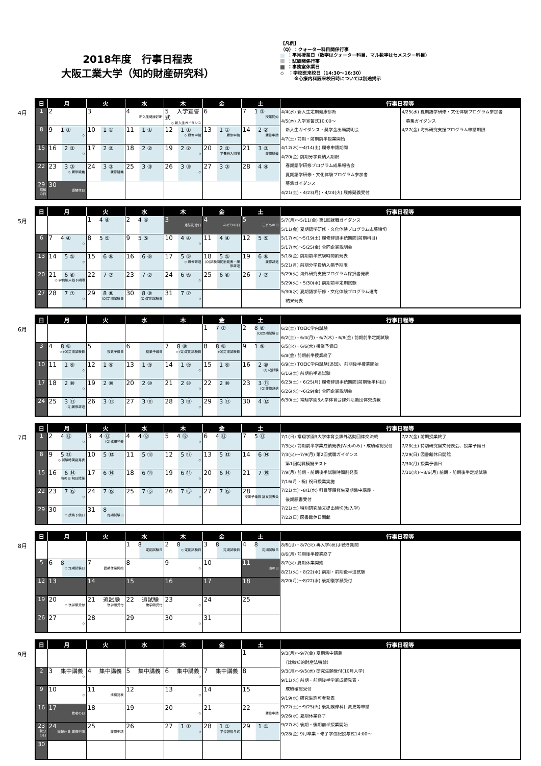2018年度　行事日程表
大阪工業大学（知的財産研究科）
【凡例】
（Q）：クォーター科目関係行事
：平常授業日（数字はクォーター科目、マル数字はセメスター科目）
：試験関係行事
：事務室休業日
◇　：学校医来校日（14:30～16:30）
　　　※心療内科医来校日時については別途掲示
4月
| 日 | 月 | 火 | 水 | 木 | 金 | 土 | 行事日程等 | |
| --- | --- | --- | --- | --- | --- | --- | --- | --- |
| 1 | 2 | 3 | 4 新入生健康診断 | 5 入学宣誓式 ◇ 新入生ガイダンス | 6 | 7 1 ① 授業開始 | 4/4(水) 新入生定期健康診断 4/5(木) 入学宣誓式10:00～ 新入生ガイダンス・奨学金出願説明会 4/7(土) 前期・前期前半授業開始 4/12(木)～4/14(土) 履修申請期間 4/20(金) 前期分学費納入期限 春期語学研修プログラム成果報告会 夏期語学研修・文化体験プログラム参加者 募集ガイダンス 4/21(土)・4/23(月)・4/24(火) 履修疑義受付 | 4/25(水) 夏期語学研修・文化体験プログラム参加者 募集ガイダンス 4/27(金) 海外研究支援プログラム申請期限 |
| 8 | 9 1 ① ◇ | 10 1 ① | 11 1 ① | 12 1 ① ◇ 履修申請 | 13 1 ① 履修申請 | 14 2 ② 履修申請 | | |
| 15 | 16 2 ② ◇ | 17 2 ② | 18 2 ② | 19 2 ② ◇ | 20 2 ② 学費納入期限 | 21 3 ③ 履修疑義 | | |
| 22 | 23 3 ③ ◇ 履修疑義 | 24 3 ③ 履修疑義 | 25 3 ③ | 26 3 ③ ◇ | 27 3 ③ | 28 4 ④ | | |
| 29 昭和の日 | 30 振替休日 | | | | | | | |
5月
| 日 | 月 | 火 | 水 | 木 | 金 | 土 | 行事日程等 | |
| --- | --- | --- | --- | --- | --- | --- | --- | --- |
| | | 1 4 ④ | 2 4 ④ | 3 憲法記念日 | 4 みどりの日 | 5 こどもの日 | 5/7(月)～5/11(金) 第1回就職ガイダンス 5/11(金) 夏期語学研修・文化体験プログラム応募締切 5/17(木)～5/19(土) 履修辞退手続期間(前期科目) 5/17(木)～5/25(金) 合同企業説明会 5/18(金) 前期前半試験時間割発表 5/21(月) 前期分学費納入猶予期限 5/29(火) 海外研究支援プログラム採択者発表 5/29(火)・5/30(水) 前期前半定期試験 5/30(水) 夏期語学研修・文化体験プログラム選考 結果発表 | |
| 6 | 7 4 ④ ◇ | 8 5 ⑤ | 9 5 ⑤ | 10 4 ④ ◇ | 11 4 ④ | 12 5 ⑤ | | |
| 13 | 14 5 ⑤ ◇ | 15 6 ⑥ | 16 6 ⑥ | 17 5 ⑤ ◇ 履修辞退 | 18 5 ⑤ (Q)試験時間割発表・履修辞退 | 19 6 ⑥ 履修辞退 | | |
| 20 | 21 6 ⑥ ◇ 学費納入猶予期限 | 22 7 ⑦ | 23 7 ⑦ | 24 6 ⑥ ◇ | 25 6 ⑥ | 26 7 ⑦ | | |
| 27 | 28 7 ⑦ ◇ | 29 8 ⑧ (Q)定期試験日 | 30 8 ⑧ (Q)定期試験日 | 31 7 ⑦ ◇ | | | | |
6月
| 日 | 月 | 火 | 水 | 木 | 金 | 土 | 行事日程等 | |
| --- | --- | --- | --- | --- | --- | --- | --- | --- |
| | | | | | 1 7 ⑦ | 2 8 ⑧ (Q)定期試験日 | 6/2(土) TOEIC学内試験 6/2(土)・6/4(月)・6/7(木)・6/8(金) 前期前半定期試験 6/5(火)・6/6(水) 授業予備日 6/8(金) 前期前半授業終了 6/9(土) TOEIC学内試験(追試)、前期後半授業開始 6/16(土) 前期前半追試験 6/23(土)・6/25(月) 履修辞退手続期間(前期後半科目) 6/26(火)～6/29(金) 合同企業説明会 6/30(土) 常翔学園3大学体育会課外活動団体交流戦 | |
| 3 | 4 8 ⑧ ◇ (Q)定期試験日 | 5 授業予備日 | 6 授業予備日 | 7 8 ⑧ ◇ (Q)定期試験日 | 8 8 ⑧ (Q)定期試験日 | 9 1 ⑨ | | |
| 10 | 11 1 ⑨ ◇ | 12 1 ⑨ | 13 1 ⑨ | 14 1 ⑨ ◇ | 15 1 ⑨ | 16 2 ⑩ (Q)追試験 | | |
| 17 | 18 2 ⑩ ◇ | 19 2 ⑩ | 20 2 ⑩ | 21 2 ⑩ ◇ | 22 2 ⑩ | 23 3 ⑪ (Q)履修辞退 | | |
| 24 | 25 3 ⑪ (Q)履修辞退 | 26 3 ⑪ | 27 3 ⑪ | 28 3 ⑪ ◇ | 29 3 ⑪ | 30 4 ⑫ | | |
7月
| 日 | 月 | 火 | 水 | 木 | 金 | 土 | 行事日程等 | |
| --- | --- | --- | --- | --- | --- | --- | --- | --- |
| 1 | 2 4 ⑫ ◇ | 3 4 ⑫ (Q)成績発表 | 4 4 ⑫ | 5 4 ⑫ ◇ | 6 4 ⑫ | 7 5 ⑬ | 7/1(日) 常翔学園3大学体育会課外活動団体交流戦 7/3(火) 前期前半学業成績発表(Webのみ)・成績確認受付 7/3(火)～7/9(月) 第2回就職ガイダンス 第1回就職模擬テスト 7/9(月) 前期・前期後半試験時間割発表 7/16(月・祝) 祝日授業実施 7/21(土)～8/1(水) 科目等履修生夏期集中講義・ 後期願書受付 7/21(土) 特別研究論文提出締切(秋入学) 7/22(日) 図書館休日開館 | 7/27(金) 前期授業終了 7/28(土) 特別研究論文発表会、授業予備日 7/29(日) 図書館休日開館 7/30(月) 授業予備日 7/31(火)～8/6(月) 前期・前期後半定期試験 |
| 8 | 9 5 ⑬ ◇ 試験時間割発表 | 10 5 ⑬ | 11 5 ⑬ | 12 5 ⑬ ◇ | 13 5 ⑬ | 14 6 ⑭ | | |
| 15 | 16 6 ⑭ 海の日 祝日授業 | 17 6 ⑭ | 18 6 ⑭ | 19 6 ⑭ ◇ | 20 6 ⑭ | 21 7 ⑮ | | |
| 22 | 23 7 ⑮ ◇ | 24 7 ⑮ | 25 7 ⑮ | 26 7 ⑮ ◇ | 27 7 ⑮ | 28 授業予備日 論文発表会 | | |
| 29 | 30 ◇ 授業予備日 | 31 8 定期試験日 | | | | | | |
8月
| 日 | 月 | 火 | 水 | 木 | 金 | 土 | 行事日程等 | |
| --- | --- | --- | --- | --- | --- | --- | --- | --- |
| | | | 1 8 定期試験日 | 2 8 ◇ 定期試験日 | 3 8 定期試験日 | 4 8 定期試験日 | 8/6(月)・8/7(火) 再入学(秋)手続き期間 8/6(月) 前期後半授業終了 8/7(火) 夏期休業開始 8/21(火)・8/22(水) 前期・前期後半追試験 8/20(月)～8/22(水) 後期復学願受付 | |
| 5 | 6 8 ◇ 定期試験日 | 7 夏期休業開始 | 8 | 9 ◇ | 10 | 11 山の日 | | |
| 12 | 13 | 14 | 15 | 16 | 17 | 18 | | |
| 19 | 20 ◇ 復学願受付 | 21 追試験 復学願受付 | 22 追試験 復学願受付 | 23 ◇ | 24 | 25 | | |
| 26 | 27 ◇ | 28 | 29 | 30 ◇ | 31 | | | |
9月
| 日 | 月 | 火 | 水 | 木 | 金 | 土 | 行事日程等 | |
| --- | --- | --- | --- | --- | --- | --- | --- | --- |
| | | | | | | 1 | 9/3(月)～9/7(金) 夏期集中講義 （比較知的財産法特論） 9/3(月)～9/5(水) 研究生願受付(10月入学) 9/11(火) 前期・前期後半学業成績発表・ 成績確認受付 9/19(水) 研究生許可者発表 9/22(土)～9/25(火) 後期履修科目変更等申請 9/26(水) 夏期休業終了 9/27(木) 後期・後期前半授業開始 9/28(金) 9月卒業・修了学位記授与式14:00～ | |
| 2 | 3 集中講義 ◇ | 4 集中講義 | 5 集中講義 | 6 集中講義 ◇ | 7 集中講義 | 8 | | |
| 9 | 10 ◇ | 11 成績発表 | 12 | 13 ◇ | 14 | 15 | | |
| 16 | 17 敬老の日 | 18 | 19 | 20 ◇ | 21 | 22 履修申請 | | |
| 23 秋分の日 | 24 振替休日 履修申請 | 25 履修申請 | 26 | 27 1 ① ◇ | 28 1 ① 学位記授与式 | 29 1 ① | | |
| 30 | | | | | | | | |